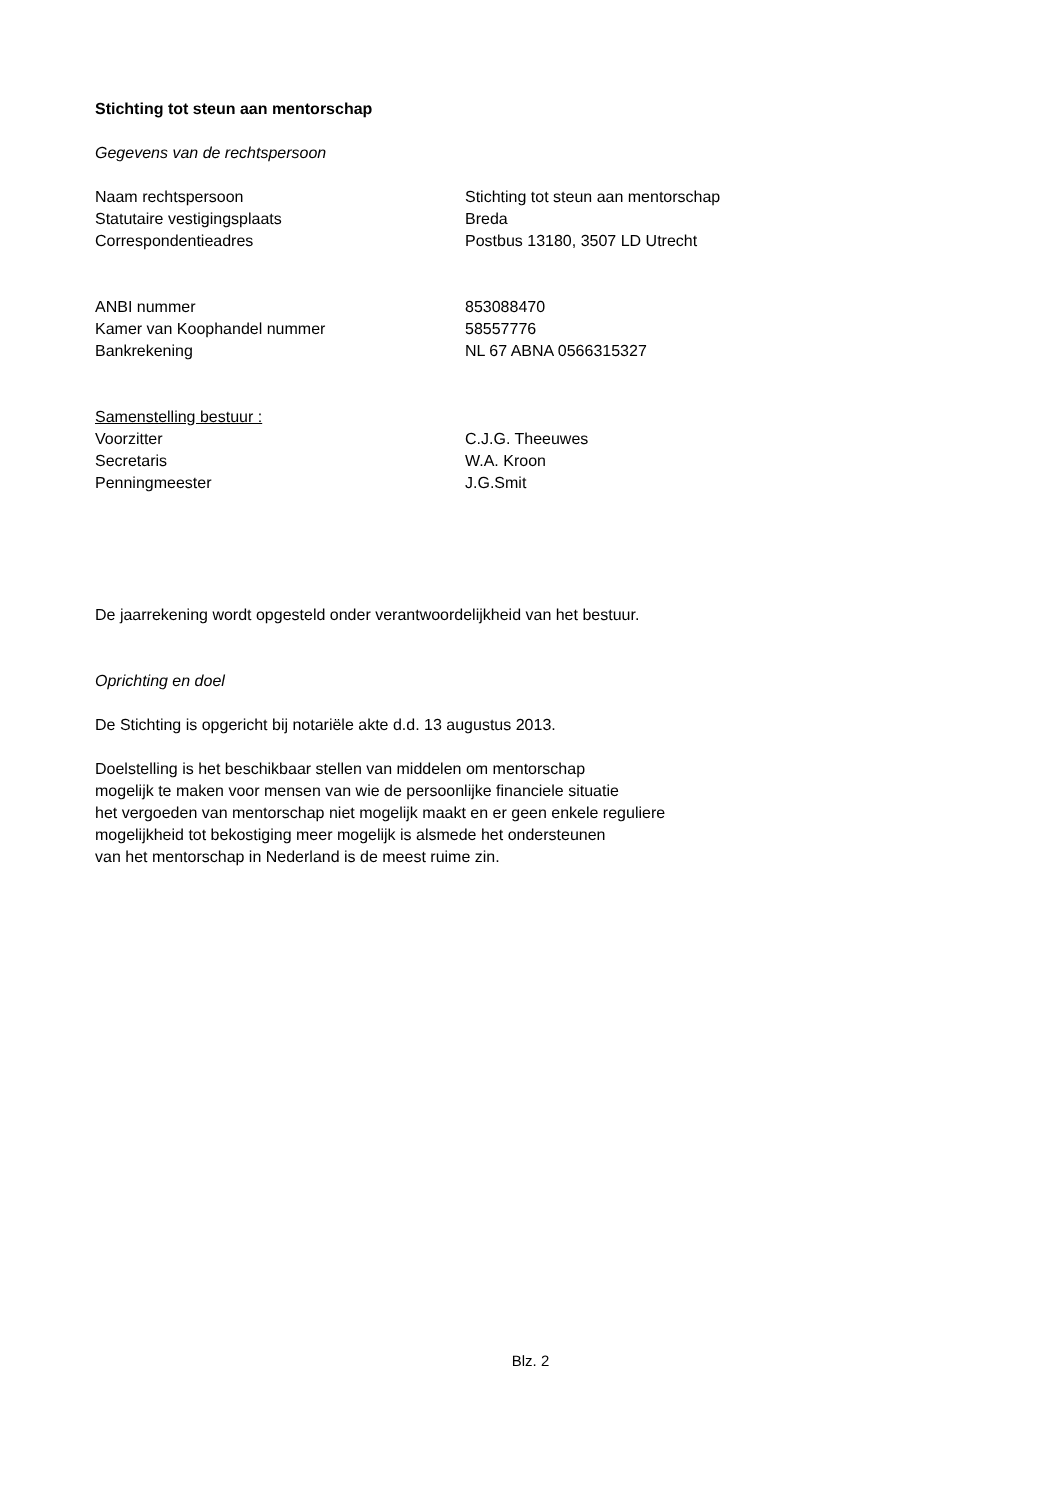Stichting tot steun aan mentorschap
Gegevens van de rechtspersoon
Naam rechtspersoon Stichting tot steun aan mentorschap
Statutaire vestigingsplaats Breda
Correspondentieadres Postbus 13180, 3507 LD Utrecht
ANBI nummer 853088470
Kamer van Koophandel nummer 58557776
Bankrekening NL 67 ABNA 0566315327
Samenstelling bestuur :
Voorzitter C.J.G. Theeuwes
Secretaris W.A. Kroon
Penningmeester J.G.Smit
De jaarrekening wordt opgesteld onder verantwoordelijkheid van het bestuur.
Oprichting en doel
De Stichting is opgericht bij notariële akte d.d. 13 augustus 2013.
Doelstelling is het beschikbaar stellen van middelen om mentorschap
mogelijk te maken voor mensen van wie de persoonlijke financiele situatie
het vergoeden van mentorschap niet mogelijk maakt en er geen enkele reguliere
mogelijkheid tot bekostiging meer mogelijk is alsmede het ondersteunen
van het mentorschap in Nederland is de meest ruime zin.
Blz. 2